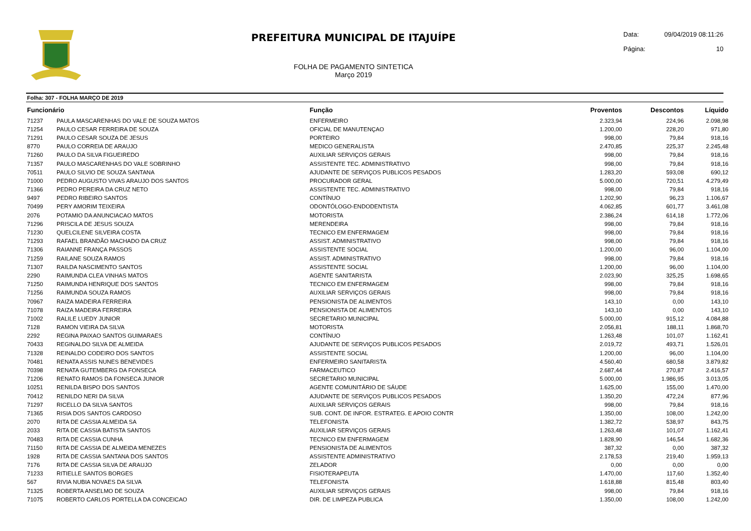PREFEITURA MUNICIPAL DE ITAJUÍPE
FOLHA DE PAGAMENTO SINTETICA
Março 2019
Data: 09/04/2019 08:11:26
Página: 10
Folha: 307 - FOLHA MARÇO DE 2019
| Funcionário | | Função | Proventos | Descontos | Líquido |
| --- | --- | --- | --- | --- | --- |
| 71237 | PAULA MASCARENHAS DO VALE DE SOUZA MATOS | ENFERMEIRO | 2.323,94 | 224,96 | 2.098,98 |
| 71254 | PAULO CESAR FERREIRA DE SOUZA | OFICIAL DE MANUTENÇAO | 1.200,00 | 228,20 | 971,80 |
| 71291 | PAULO CESAR SOUZA DE JESUS | PORTEIRO | 998,00 | 79,84 | 918,16 |
| 8770 | PAULO CORREIA DE ARAUJO | MEDICO GENERALISTA | 2.470,85 | 225,37 | 2.245,48 |
| 71260 | PAULO DA SILVA FIGUEIREDO | AUXILIAR SERVIÇOS GERAIS | 998,00 | 79,84 | 918,16 |
| 71357 | PAULO MASCARENHAS DO VALE SOBRINHO | ASSISTENTE TEC. ADMINISTRATIVO | 998,00 | 79,84 | 918,16 |
| 70511 | PAULO SILVIO DE SOUZA SANTANA | AJUDANTE DE SERVIÇOS PUBLICOS PESADOS | 1.283,20 | 593,08 | 690,12 |
| 71000 | PEDRO AUGUSTO VIVAS ARAUJO DOS SANTOS | PROCURADOR GERAL | 5.000,00 | 720,51 | 4.279,49 |
| 71366 | PEDRO PEREIRA DA CRUZ NETO | ASSISTENTE TEC. ADMINISTRATIVO | 998,00 | 79,84 | 918,16 |
| 9497 | PEDRO RIBEIRO SANTOS | CONTÍNUO | 1.202,90 | 96,23 | 1.106,67 |
| 70499 | PERY AMORIM TEIXEIRA | ODONTÓLOGO-ENDODENTISTA | 4.062,85 | 601,77 | 3.461,08 |
| 2076 | POTAMIO DA ANUNCIACAO MATOS | MOTORISTA | 2.386,24 | 614,18 | 1.772,06 |
| 71296 | PRISCILA DE JESUS SOUZA | MERENDEIRA | 998,00 | 79,84 | 918,16 |
| 71230 | QUELCILENE SILVEIRA COSTA | TECNICO EM ENFERMAGEM | 998,00 | 79,84 | 918,16 |
| 71293 | RAFAEL BRANDÃO MACHADO DA CRUZ | ASSIST. ADMINISTRATIVO | 998,00 | 79,84 | 918,16 |
| 71306 | RAIANNE FRANÇA PASSOS | ASSISTENTE SOCIAL | 1.200,00 | 96,00 | 1.104,00 |
| 71259 | RAILANE SOUZA RAMOS | ASSIST. ADMINISTRATIVO | 998,00 | 79,84 | 918,16 |
| 71307 | RAILDA NASCIMENTO SANTOS | ASSISTENTE SOCIAL | 1.200,00 | 96,00 | 1.104,00 |
| 2290 | RAIMUNDA CLEA VINHAS MATOS | AGENTE SANITARISTA | 2.023,90 | 325,25 | 1.698,65 |
| 71250 | RAIMUNDA HENRIQUE DOS SANTOS | TECNICO EM ENFERMAGEM | 998,00 | 79,84 | 918,16 |
| 71256 | RAIMUNDA SOUZA RAMOS | AUXILIAR SERVIÇOS GERAIS | 998,00 | 79,84 | 918,16 |
| 70967 | RAIZA MADEIRA FERREIRA | PENSIONISTA DE ALIMENTOS | 143,10 | 0,00 | 143,10 |
| 71078 | RAIZA MADEIRA FERREIRA | PENSIONISTA DE ALIMENTOS | 143,10 | 0,00 | 143,10 |
| 71002 | RALILE LUEDY JUNIOR | SECRETARIO MUNICIPAL | 5.000,00 | 915,12 | 4.084,88 |
| 7128 | RAMON VIEIRA DA SILVA | MOTORISTA | 2.056,81 | 188,11 | 1.868,70 |
| 2292 | REGINA PAIXAO SANTOS GUIMARAES | CONTÍNUO | 1.263,48 | 101,07 | 1.162,41 |
| 70433 | REGINALDO SILVA DE ALMEIDA | AJUDANTE DE SERVIÇOS PUBLICOS PESADOS | 2.019,72 | 493,71 | 1.526,01 |
| 71328 | REINALDO CODEIRO DOS SANTOS | ASSISTENTE SOCIAL | 1.200,00 | 96,00 | 1.104,00 |
| 70481 | RENATA ASSIS NUNES BENEVIDES | ENFERMEIRO SANITARISTA | 4.560,40 | 680,58 | 3.879,82 |
| 70398 | RENATA GUTEMBERG DA FONSECA | FARMACEUTICO | 2.687,44 | 270,87 | 2.416,57 |
| 71206 | RENATO RAMOS DA FONSECA JUNIOR | SECRETARIO MUNICIPAL | 5.000,00 | 1.986,95 | 3.013,05 |
| 10251 | RENILDA BISPO DOS SANTOS | AGENTE COMUNITÁRIO DE SÁUDE | 1.625,00 | 155,00 | 1.470,00 |
| 70412 | RENILDO NERI DA SILVA | AJUDANTE DE SERVIÇOS PUBLICOS PESADOS | 1.350,20 | 472,24 | 877,96 |
| 71297 | RICELLO DA SILVA SANTOS | AUXILIAR SERVIÇOS GERAIS | 998,00 | 79,84 | 918,16 |
| 71365 | RISIA DOS SANTOS CARDOSO | SUB. CONT. DE INFOR. ESTRATEG. E APOIO CONTR | 1.350,00 | 108,00 | 1.242,00 |
| 2070 | RITA DE CASSIA ALMEIDA SA | TELEFONISTA | 1.382,72 | 538,97 | 843,75 |
| 2033 | RITA DE CASSIA BATISTA SANTOS | AUXILIAR SERVIÇOS GERAIS | 1.263,48 | 101,07 | 1.162,41 |
| 70483 | RITA DE CASSIA CUNHA | TECNICO EM ENFERMAGEM | 1.828,90 | 146,54 | 1.682,36 |
| 71150 | RITA DE CASSIA DE ALMEIDA MENEZES | PENSIONISTA DE ALIMENTOS | 387,32 | 0,00 | 387,32 |
| 1928 | RITA DE CASSIA SANTANA DOS SANTOS | ASSISTENTE ADMINISTRATIVO | 2.178,53 | 219,40 | 1.959,13 |
| 7176 | RITA DE CASSIA SILVA DE ARAUJO | ZELADOR | 0,00 | 0,00 | 0,00 |
| 71233 | RITIELLE SANTOS BORGES | FISIOTERAPEUTA | 1.470,00 | 117,60 | 1.352,40 |
| 567 | RIVIA NUBIA NOVAES DA SILVA | TELEFONISTA | 1.618,88 | 815,48 | 803,40 |
| 71325 | ROBERTA ANSELMO DE SOUZA | AUXILIAR SERVIÇOS GERAIS | 998,00 | 79,84 | 918,16 |
| 71075 | ROBERTO CARLOS PORTELLA DA CONCEICAO | DIR. DE LIMPEZA PUBLICA | 1.350,00 | 108,00 | 1.242,00 |